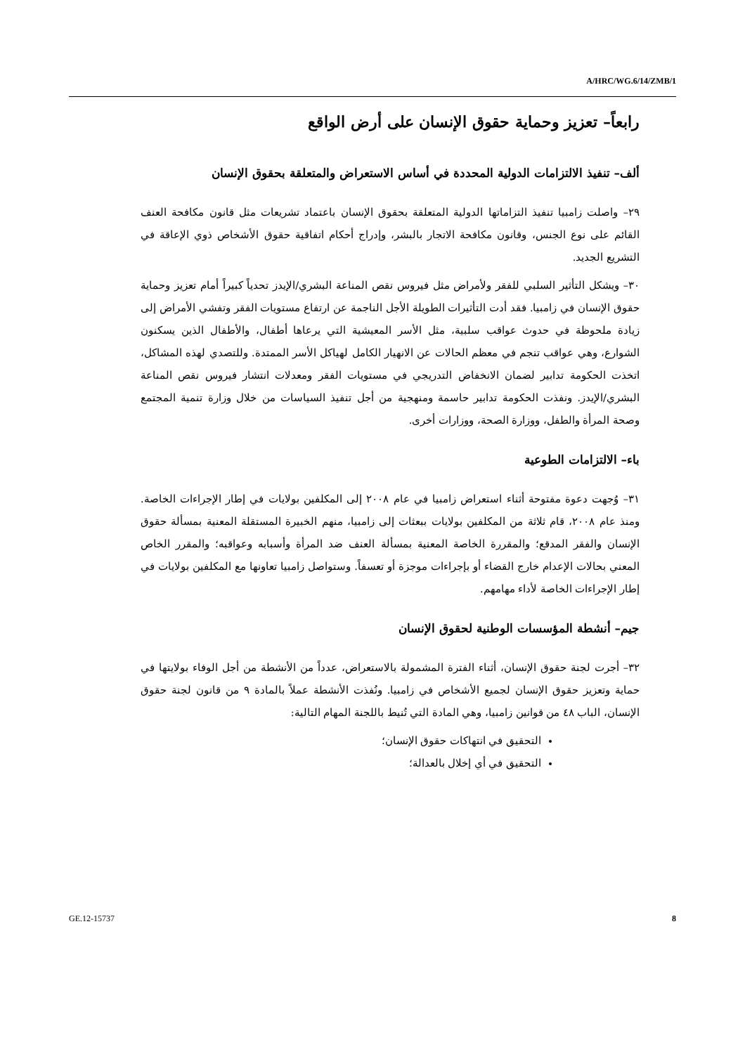A/HRC/WG.6/14/ZMB/1
رابعاً– تعزيز وحماية حقوق الإنسان على أرض الواقع
ألف– تنفيذ الالتزامات الدولية المحددة في أساس الاستعراض والمتعلقة بحقوق الإنسان
٢٩– واصلت زامبيا تنفيذ التزاماتها الدولية المتعلقة بحقوق الإنسان باعتماد تشريعات مثل قانون مكافحة العنف القائم على نوع الجنس، وقانون مكافحة الاتجار بالبشر، وإدراج أحكام اتفاقية حقوق الأشخاص ذوي الإعاقة في التشريع الجديد.
٣٠– ويشكل التأثير السلبي للفقر ولأمراض مثل فيروس نقص المناعة البشري/الإيدز تحدياً كبيراً أمام تعزيز وحماية حقوق الإنسان في زامبيا. فقد أدت التأثيرات الطويلة الأجل الناجمة عن ارتفاع مستويات الفقر وتفشي الأمراض إلى زيادة ملحوظة في حدوث عواقب سلبية، مثل الأسر المعيشية التي يرعاها أطفال، والأطفال الذين يسكنون الشوارع، وهي عواقب تنجم في معظم الحالات عن الانهيار الكامل لهياكل الأسر الممتدة. وللتصدي لهذه المشاكل، اتخذت الحكومة تدابير لضمان الانخفاض التدريجي في مستويات الفقر ومعدلات انتشار فيروس نقص المناعة البشري/الإيدز. ونفذت الحكومة تدابير حاسمة ومنهجية من أجل تنفيذ السياسات من خلال وزارة تنمية المجتمع وصحة المرأة والطفل، ووزارة الصحة، ووزارات أخرى.
باء– الالتزامات الطوعية
٣١– وُجهت دعوة مفتوحة أثناء استعراض زامبيا في عام ٢٠٠٨ إلى المكلفين بولايات في إطار الإجراءات الخاصة. ومنذ عام ٢٠٠٨، قام ثلاثة من المكلفين بولايات ببعثات إلى زامبيا، منهم الخبيرة المستقلة المعنية بمسألة حقوق الإنسان والفقر المدقع؛ والمقررة الخاصة المعنية بمسألة العنف ضد المرأة وأسبابه وعواقبه؛ والمقرر الخاص المعني بحالات الإعدام خارج القضاء أو بإجراءات موجزة أو تعسفاً. وستواصل زامبيا تعاونها مع المكلفين بولايات في إطار الإجراءات الخاصة لأداء مهامهم.
جيم– أنشطة المؤسسات الوطنية لحقوق الإنسان
٣٢– أجرت لجنة حقوق الإنسان، أثناء الفترة المشمولة بالاستعراض، عدداً من الأنشطة من أجل الوفاء بولايتها في حماية وتعزيز حقوق الإنسان لجميع الأشخاص في زامبيا. ونُفذت الأنشطة عملاً بالمادة ٩ من قانون لجنة حقوق الإنسان، الباب ٤٨ من قوانين زامبيا، وهي المادة التي تُنيط باللجنة المهام التالية:
التحقيق في انتهاكات حقوق الإنسان؛
التحقيق في أي إخلال بالعدالة؛
GE.12-15737 8